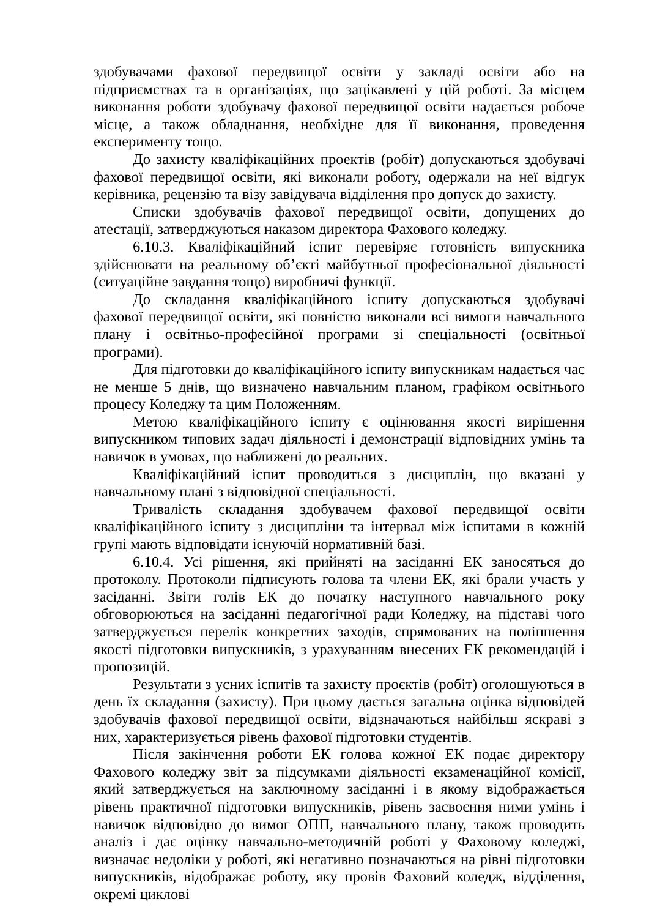здобувачами фахової передвищої освіти у закладі освіти або на підприємствах та в організаціях, що зацікавлені у цій роботі. За місцем виконання роботи здобувачу фахової передвищої освіти надається робоче місце, а також обладнання, необхідне для її виконання, проведення експерименту тощо.
До захисту кваліфікаційних проектів (робіт) допускаються здобувачі фахової передвищої освіти, які виконали роботу, одержали на неї відгук керівника, рецензію та візу завідувача відділення про допуск до захисту.
Списки здобувачів фахової передвищої освіти, допущених до атестації, затверджуються наказом директора Фахового коледжу.
6.10.3. Кваліфікаційний іспит перевіряє готовність випускника здійснювати на реальному об’єкті майбутньої професіональної діяльності (ситуаційне завдання тощо) виробничі функції.
До складання кваліфікаційного іспиту допускаються здобувачі фахової передвищої освіти, які повністю виконали всі вимоги навчального плану і освітньо-професійної програми зі спеціальності (освітньої програми).
Для підготовки до кваліфікаційного іспиту випускникам надається час не менше 5 днів, що визначено навчальним планом, графіком освітнього процесу Коледжу та цим Положенням.
Метою кваліфікаційного іспиту є оцінювання якості вирішення випускником типових задач діяльності і демонстрації відповідних умінь та навичок в умовах, що наближені до реальних.
Кваліфікаційний іспит проводиться з дисциплін, що вказані у навчальному плані з відповідної спеціальності.
Тривалість складання здобувачем фахової передвищої освіти кваліфікаційного іспиту з дисципліни та інтервал між іспитами в кожній групі мають відповідати існуючій нормативній базі.
6.10.4. Усі рішення, які прийняті на засіданні ЕК заносяться до протоколу. Протоколи підписують голова та члени ЕК, які брали участь у засіданні. Звіти голів ЕК до початку наступного навчального року обговорюються на засіданні педагогічної ради Коледжу, на підставі чого затверджується перелік конкретних заходів, спрямованих на поліпшення якості підготовки випускників, з урахуванням внесених ЕК рекомендацій і пропозицій.
Результати з усних іспитів та захисту проєктів (робіт) оголошуються в день їх складання (захисту). При цьому дається загальна оцінка відповідей здобувачів фахової передвищої освіти, відзначаються найбільш яскраві з них, характеризується рівень фахової підготовки студентів.
Після закінчення роботи ЕК голова кожної ЕК подає директору Фахового коледжу звіт за підсумками діяльності екзаменаційної комісії, який затверджується на заключному засіданні і в якому відображається рівень практичної підготовки випускників, рівень засвоєння ними умінь і навичок відповідно до вимог ОПП, навчального плану, також проводить аналіз і дає оцінку навчально-методичній роботі у Фаховому коледжі, визначає недоліки у роботі, які негативно позначаються на рівні підготовки випускників, відображає роботу, яку провів Фаховий коледж, відділення, окремі циклові